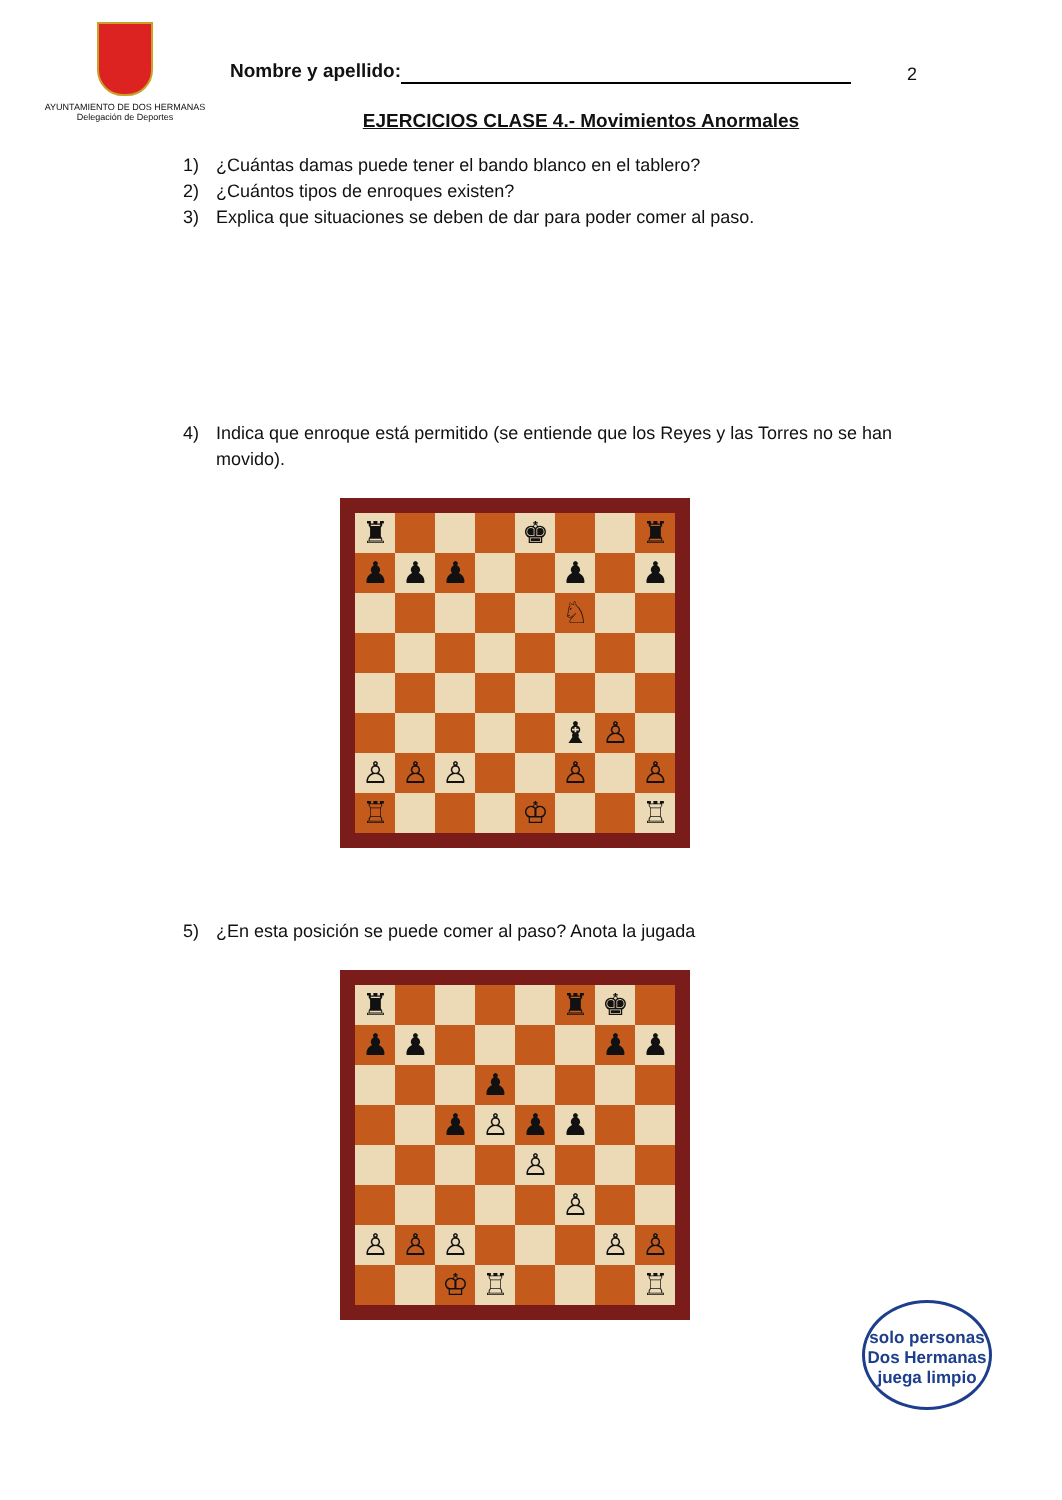AYUNTAMIENTO DE DOS HERMANAS
Delegación de Deportes
2
Nombre y apellido:
EJERCICIOS CLASE 4.- Movimientos Anormales
1) ¿Cuántas damas puede tener el bando blanco en el tablero?
2) ¿Cuántos tipos de enroques existen?
3) Explica que situaciones se deben de dar para poder comer al paso.
4) Indica que enroque está permitido (se entiende que los Reyes y las Torres no se han movido).
♜
♚
♜
♟
♟
♟
♟
♟
♘
♝
♙
♙
♙
♙
♙
♙
♖
♔
♖
5) ¿En esta posición se puede comer al paso? Anota la jugada
♜
♜
♚
♟
♟
♟
♟
♟
♟
♙
♟
♟
♙
♙
♙
♙
♙
♙
♙
♔
♖
♖
solo personas
Dos Hermanas
juega limpio